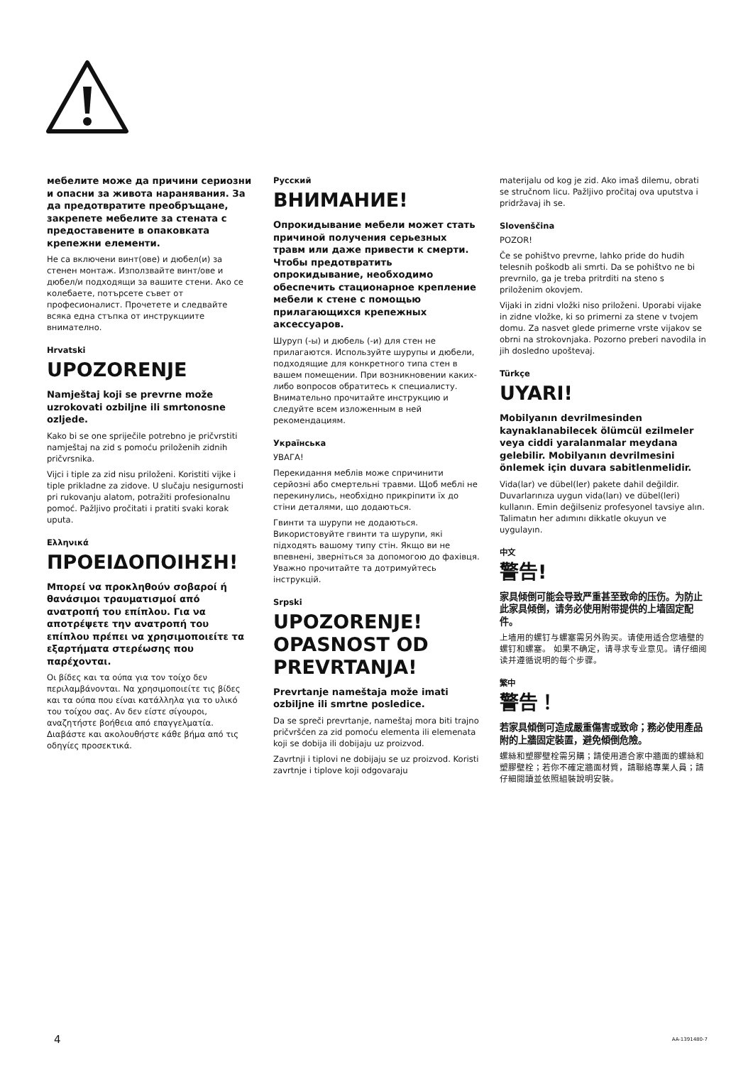мебелите може да причини сериозни и опасни за живота наранявания. За да предотвратите преобръщане, закрепете мебелите за стената с предоставените в опаковката крепежни елементи.
Не са включени винт(ове) и дюбел(и) за стенен монтаж. Използвайте винт/ове и дюбел/и подходящи за вашите стени. Ако се колебаете, потърсете съвет от професионалист. Прочетете и следвайте всяка една стъпка от инструкциите внимателно.
Hrvatski
UPOZORENJE
Namještaj koji se prevrne može uzrokovati ozbiljne ili smrtonosne ozljede.
Kako bi se one spriječile potrebno je pričvrstiti namještaj na zid s pomoću priloženih zidnih pričvrsnika.
Vijci i tiple za zid nisu priloženi. Koristiti vijke i tiple prikladne za zidove. U slučaju nesigurnosti pri rukovanju alatom, potražiti profesionalnu pomoć. Pažljivo pročitati i pratiti svaki korak uputa.
Ελληνικά
ΠΡΟΕΙΔΟΠΟΙΗΣΗ!
Μπορεί να προκληθούν σοβαροί ή θανάσιμοι τραυματισμοί από ανατροπή του επίπλου. Για να αποτρέψετε την ανατροπή του επίπλου πρέπει να χρησιμοποιείτε τα εξαρτήματα στερέωσης που παρέχονται.
Οι βίδες και τα ούπα για τον τοίχο δεν περιλαμβάνονται. Να χρησιμοποιείτε τις βίδες και τα ούπα που είναι κατάλληλα για το υλικό του τοίχου σας. Αν δεν είστε σίγουροι, αναζητήστε βοήθεια από επαγγελματία. Διαβάστε και ακολουθήστε κάθε βήμα από τις οδηγίες προσεκτικά.
Русский
ВНИМАНИЕ!
Опрокидывание мебели может стать причиной получения серьезных травм или даже привести к смерти. Чтобы предотвратить опрокидывание, необходимо обеспечить стационарное крепление мебели к стене с помощью прилагающихся крепежных аксессуаров.
Шуруп (-ы) и дюбель (-и) для стен не прилагаются. Используйте шурупы и дюбели, подходящие для конкретного типа стен в вашем помещении. При возникновении каких-либо вопросов обратитесь к специалисту. Внимательно прочитайте инструкцию и следуйте всем изложенным в ней рекомендациям.
Українська
УВАГА!
Перекидання меблів може спричинити серйозні або смертельні травми. Щоб меблі не перекинулись, необхідно прикріпити їх до стіни деталями, що додаються.
Гвинти та шурупи не додаються. Використовуйте гвинти та шурупи, які підходять вашому типу стін. Якщо ви не впевнені, зверніться за допомогою до фахівця. Уважно прочитайте та дотримуйтесь інструкцій.
Srpski
UPOZORENJE! OPASNOST OD PREVRTANJA!
Prevrtanje nameštaja može imati ozbiljne ili smrtne posledice.
Da se spreči prevrtanje, nameštaj mora biti trajno pričvršćen za zid pomoću elementa ili elemenata koji se dobija ili dobijaju uz proizvod.
Zavrtnji i tiplovi ne dobijaju se uz proizvod. Koristi zavrtnje i tiplove koji odgovaraju
materijalu od kog je zid. Ako imaš dilemu, obrati se stručnom licu. Pažljivo pročitaj ova uputstva i pridržavaj ih se.
Slovenščina
POZOR!
Če se pohištvo prevrne, lahko pride do hudih telesnih poškodb ali smrti. Da se pohištvo ne bi prevrnilo, ga je treba pritrditi na steno s priloženim okovjem.
Vijaki in zidni vložki niso priloženi. Uporabi vijake in zidne vložke, ki so primerni za stene v tvojem domu. Za nasvet glede primerne vrste vijakov se obrni na strokovnjaka. Pozorno preberi navodila in jih dosledno upoštevaj.
Türkçe
UYARI!
Mobilyanın devrilmesinden kaynaklanabilecek ölümcül ezilmeler veya ciddi yaralanmalar meydana gelebilir. Mobilyanın devrilmesini önlemek için duvara sabitlenmelidir.
Vida(lar) ve dübel(ler) pakete dahil değildir. Duvarlarınıza uygun vida(ları) ve dübel(leri) kullanın. Emin değilseniz profesyonel tavsiye alın. Talimatın her adımını dikkatle okuyun ve uygulayın.
中文
警告!
家具倾倒可能会导致严重甚至致命的压伤。为防止此家具倾倒，请务必使用附带提供的上墙固定配件。
上墙用的螺钉与螺塞需另外购买。请使用适合您墙壁的螺钉和螺塞。 如果不确定，请寻求专业意见。请仔细阅读并遵循说明的每个步骤。
繁中
警告！
若家具傾倒可造成嚴重傷害或致命；務必使用產品附的上牆固定裝置，避免傾倒危險。
螺絲和塑膠壁栓需另購；請使用適合家中牆面的螺絲和塑膠壁栓；若你不確定牆面材質，請聯絡專業人員；請仔細閱讀並依照組裝說明安裝。
4 AA-1391480-7